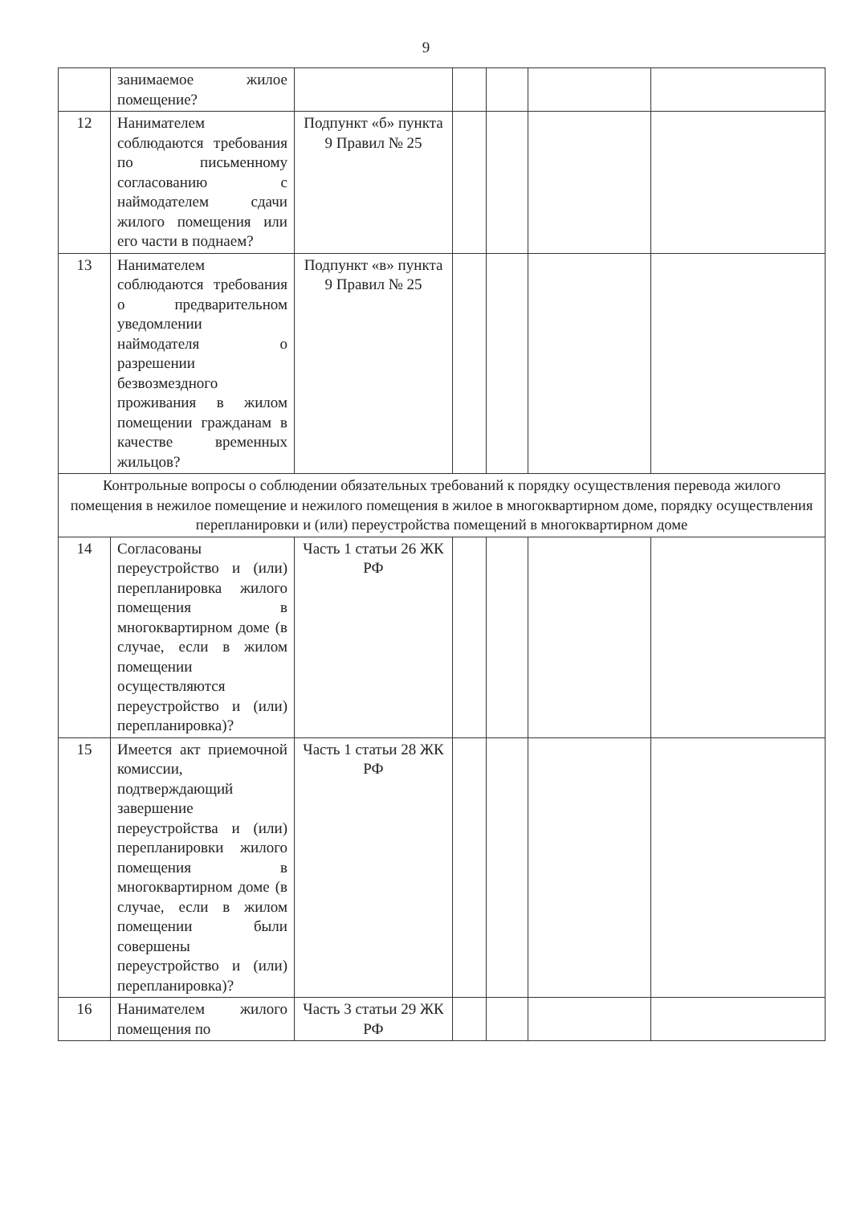9
| | занимаемое жилое помещение? | | | | | |
| 12 | Нанимателем соблюдаются требования по письменному согласованию с наймодателем сдачи жилого помещения или его части в поднаем? | Подпункт «б» пункта 9 Правил № 25 | | | | |
| 13 | Нанимателем соблюдаются требования о предварительном уведомлении наймодателя о разрешении безвозмездного проживания в жилом помещении гражданам в качестве временных жильцов? | Подпункт «в» пункта 9 Правил № 25 | | | | |
| Контрольные вопросы о соблюдении обязательных требований к порядку осуществления перевода жилого помещения в нежилое помещение и нежилого помещения в жилое в многоквартирном доме, порядку осуществления перепланировки и (или) переустройства помещений в многоквартирном доме | | | | | | |
| 14 | Согласованы переустройство и (или) перепланировка жилого помещения в многоквартирном доме (в случае, если в жилом помещении осуществляются переустройство и (или) перепланировка)? | Часть 1 статьи 26 ЖК РФ | | | | |
| 15 | Имеется акт приемочной комиссии, подтверждающий завершение переустройства и (или) перепланировки жилого помещения в многоквартирном доме (в случае, если в жилом помещении были совершены переустройство и (или) перепланировка)? | Часть 1 статьи 28 ЖК РФ | | | | |
| 16 | Нанимателем жилого помещения по | Часть 3 статьи 29 ЖК РФ | | | | |